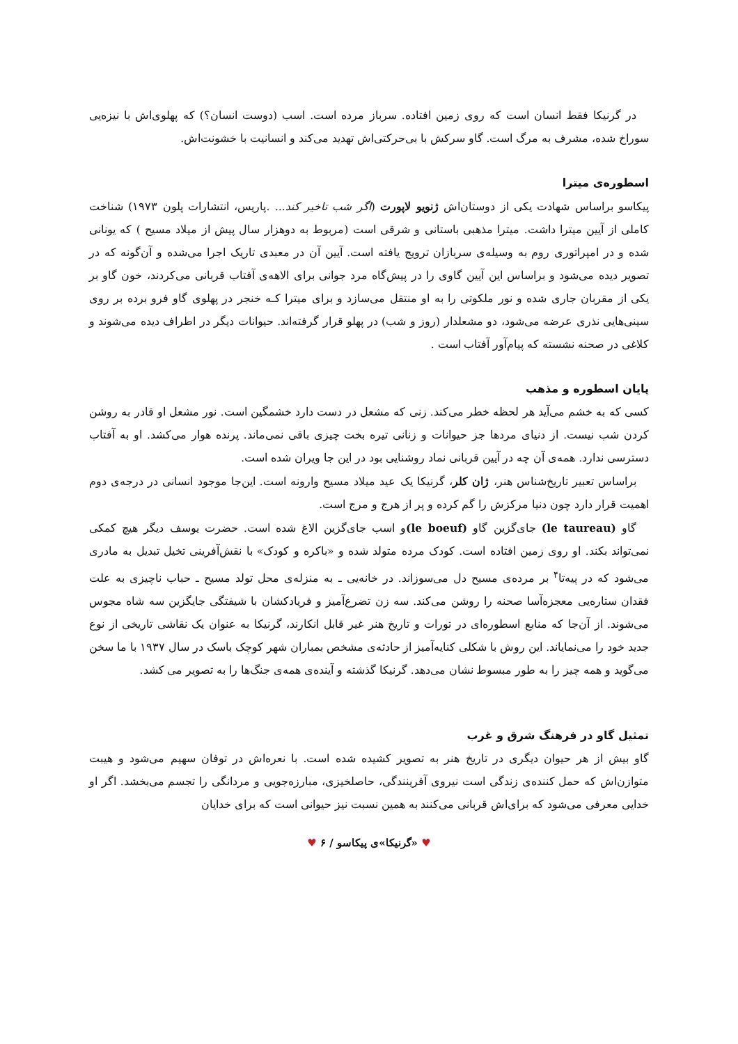در گرنیکا فقط انسان است که روی زمین افتاده. سرباز مرده است. اسب (دوست انسان؟) که پهلوی‌اش با نیزه‌یی سوراخ شده، مشرف به مرگ است. گاو سرکش با بی‌حرکتی‌اش تهدید می‌کند و انسانیت با خشونت‌اش.
اسطوره‌ی میترا
پیکاسو براساس شهادت یکی از دوستان‌اش ژنویو لاپورت (اگر شب تاخیر کند... .پاریس، انتشارات پلون ۱۹۷۳) شناخت کاملی از آیین میترا داشت. میترا مذهبی باستانی و شرقی است (مربوط به دوهزار سال پیش از میلاد مسیح ) که یونانی شده و در امپراتوری روم به وسیله‌ی سربازان ترویج یافته است. آیین آن در معبدی تاریک اجرا می‌شده و آن‌گونه که در تصویر دیده می‌شود و براساس این آیین گاوی را در پیش‌گاه مرد جوانی برای الاهه‌ی آفتاب قربانی می‌کردند، خون گاو بر یکی از مقربان جاری شده و نور ملکوتی را به او منتقل می‌سازد و برای میترا کـه خنجر در پهلوی گاو فرو برده بر روی سینی‌هایی نذری عرضه می‌شود، دو مشعلدار (روز و شب) در پهلو قرار گرفته‌اند. حیوانات دیگر در اطراف دیده می‌شوند و کلاغی در صحنه نشسته که پیام‌آور آفتاب است .
پایان اسطوره و مذهب
کسی که به خشم می‌آید هر لحظه خطر می‌کند. زنی که مشعل در دست دارد خشمگین است. نور مشعل او قادر به روشن کردن شب نیست. از دنیای مردها جز حیوانات و زنانی تیره بخت چیزی باقی نمی‌ماند. پرنده هوار می‌کشد. او به آفتاب دسترسی ندارد. همه‌ی آن چه در آیین قربانی نماد روشنایی بود در این جا ویران شده است.
براساس تعبیر تاریخ‌شناس هنر، ژان کلر، گرنیکا یک عید میلاد مسیح وارونه است. این‌جا موجود انسانی در درجه‌ی دوم اهمیت قرار دارد چون دنیا مرکزش را گم کرده و پر از هرج و مرج است.
گاو (le taureau) جای‌گزین گاو (le boeuf) و اسب جای‌گزین الاغ شده است. حضرت یوسف دیگر هیچ کمکی نمی‌تواند بکند. او روی زمین افتاده است. کودک مرده متولد شده و «باکره و کودک» با نقش‌آفرینی تخیل تبدیل به مادری می‌شود که در پیه‌تا<sup>۴</sup> بر مرده‌ی مسیح دل می‌سوزاند. در خانه‌یی ـ به منزله‌ی محل تولد مسیح ـ حباب ناچیزی به علت فقدان ستاره‌یی معجزه‌آسا صحنه را روشن می‌کند. سه زن تضرع‌آمیز و فریادکشان با شیفتگی جایگزین سه شاه مجوس می‌شوند. از آن‌جا که منابع اسطوره‌ای در تورات و تاریخ هنر غیر قابل انکارند، گرنیکا به عنوان یک نقاشی تاریخی از نوع جدید خود را می‌نمایاند. این روش با شکلی کنایه‌آمیز از حادثه‌ی مشخص بمباران شهر کوچک باسک در سال ۱۹۳۷ با ما سخن می‌گوید و همه چیز را به طور مبسوط نشان می‌دهد. گرنیکا گذشته و آینده‌ی همه‌ی جنگ‌ها را به تصویر می کشد.
تمثیل گاو در فرهنگ شرق و غرب
گاو بیش از هر حیوان دیگری در تاریخ هنر به تصویر کشیده شده است. با نعره‌اش در توفان سهیم می‌شود و هیبت متوازن‌اش که حمل کننده‌ی زندگی است نیروی آفرینندگی، حاصلخیزی، مبارزه‌جویی و مردانگی را تجسم می‌بخشد. اگر او خدایی معرفی می‌شود که برای‌اش قربانی می‌کنند به همین نسبت نیز حیوانی است که برای خدایان
♥ «گرنیکا»ی پیکاسو / ۶ ♥